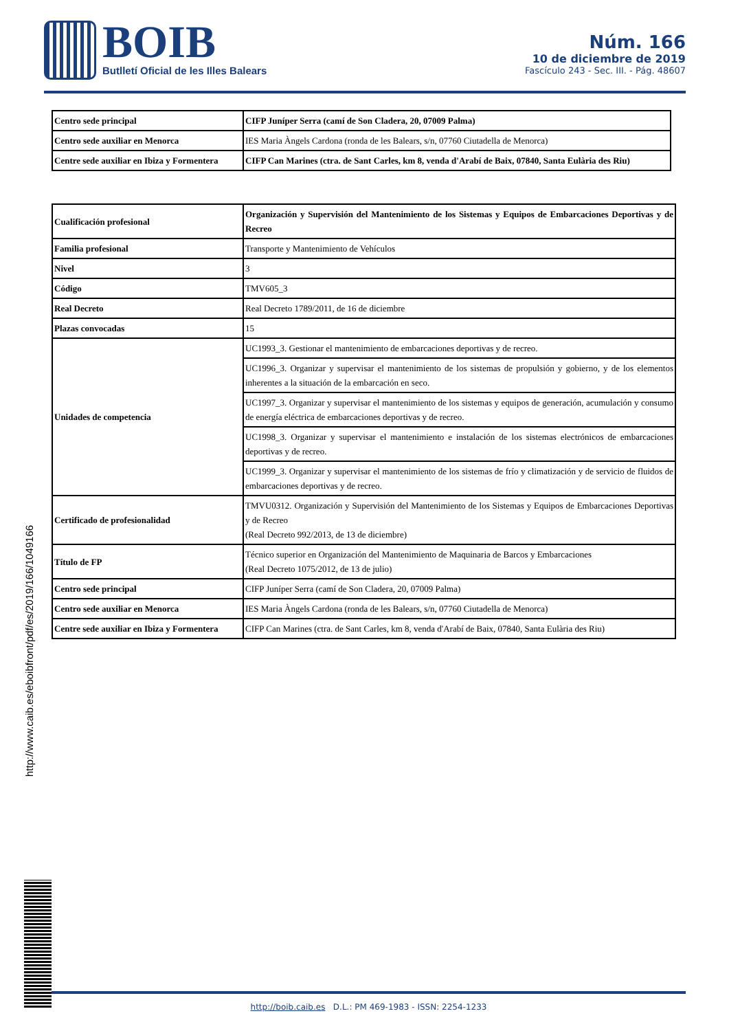BOIB
Butlletí Oficial de les Illes Balears
Núm. 166
10 de diciembre de 2019
Fascículo 243 - Sec. III. - Pág. 48607
| Centro sede principal | CIFP Juníper Serra (camí de Son Cladera, 20, 07009 Palma) |
| Centro sede auxiliar en Menorca | IES Maria Àngels Cardona (ronda de les Balears, s/n, 07760 Ciutadella de Menorca) |
| Centre sede auxiliar en Ibiza y Formentera | CIFP Can Marines (ctra. de Sant Carles, km 8, venda d'Arabí de Baix, 07840, Santa Eulària des Riu) |
| Cualificación profesional | Organización y Supervisión del Mantenimiento de los Sistemas y Equipos de Embarcaciones Deportivas y de Recreo |
| Familia profesional | Transporte y Mantenimiento de Vehículos |
| Nivel | 3 |
| Código | TMV605_3 |
| Real Decreto | Real Decreto 1789/2011, de 16 de diciembre |
| Plazas convocadas | 15 |
| Unidades de competencia | UC1993_3. Gestionar el mantenimiento de embarcaciones deportivas y de recreo. |
| | UC1996_3. Organizar y supervisar el mantenimiento de los sistemas de propulsión y gobierno, y de los elementos inherentes a la situación de la embarcación en seco. |
| | UC1997_3. Organizar y supervisar el mantenimiento de los sistemas y equipos de generación, acumulación y consumo de energía eléctrica de embarcaciones deportivas y de recreo. |
| | UC1998_3. Organizar y supervisar el mantenimiento e instalación de los sistemas electrónicos de embarcaciones deportivas y de recreo. |
| | UC1999_3. Organizar y supervisar el mantenimiento de los sistemas de frío y climatización y de servicio de fluidos de embarcaciones deportivas y de recreo. |
| Certificado de profesionalidad | TMVU0312. Organización y Supervisión del Mantenimiento de los Sistemas y Equipos de Embarcaciones Deportivas y de Recreo (Real Decreto 992/2013, de 13 de diciembre) |
| Título de FP | Técnico superior en Organización del Mantenimiento de Maquinaria de Barcos y Embarcaciones (Real Decreto 1075/2012, de 13 de julio) |
| Centro sede principal | CIFP Juníper Serra (camí de Son Cladera, 20, 07009 Palma) |
| Centro sede auxiliar en Menorca | IES Maria Àngels Cardona (ronda de les Balears, s/n, 07760 Ciutadella de Menorca) |
| Centre sede auxiliar en Ibiza y Formentera | CIFP Can Marines (ctra. de Sant Carles, km 8, venda d'Arabí de Baix, 07840, Santa Eulària des Riu) |
http://www.caib.es/eboibfront/pdf/es/2019/166/1049166
http://boib.caib.es D.L.: PM 469-1983 - ISSN: 2254-1233